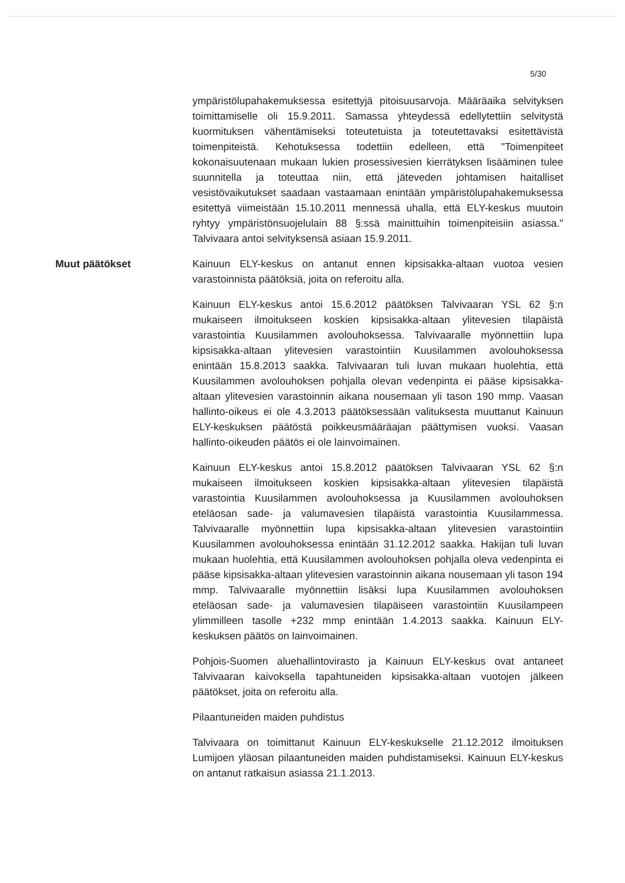5/30
ympäristölupahakemuksessa esitettyjä pitoisuusarvoja. Määräaika selvityksen toimittamiselle oli 15.9.2011. Samassa yhteydessä edellytettiin selvitystä kuormituksen vähentämiseksi toteutetuista ja toteutettavaksi esitettävistä toimenpiteistä. Kehotuksessa todettiin edelleen, että "Toimenpiteet kokonaisuutenaan mukaan lukien prosessivesien kierrätyksen lisääminen tulee suunnitella ja toteuttaa niin, että jäteveden johtamisen haitalliset vesistövaikutukset saadaan vastaamaan enintään ympäristölupahakemuksessa esitettyä viimeistään 15.10.2011 mennessä uhalla, että ELY-keskus muutoin ryhtyy ympäristönsuojelulain 88 §:ssä mainittuihin toimenpiteisiin asiassa." Talvivaara antoi selvityksensä asiaan 15.9.2011.
Muut päätökset Kainuun ELY-keskus on antanut ennen kipsisakka-altaan vuotoa vesien varastoinnista päätöksiä, joita on referoitu alla.
Kainuun ELY-keskus antoi 15.6.2012 päätöksen Talvivaaran YSL 62 §:n mukaiseen ilmoitukseen koskien kipsisakka-altaan ylitevesien tilapäistä varastointia Kuusilammen avolouhoksessa. Talvivaaralle myönnettiin lupa kipsisakka-altaan ylitevesien varastointiin Kuusilammen avolouhoksessa enintään 15.8.2013 saakka. Talvivaaran tuli luvan mukaan huolehtia, että Kuusilammen avolouhoksen pohjalla olevan vedenpinta ei pääse kipsisakka-altaan ylitevesien varastoinnin aikana nousemaan yli tason 190 mmp. Vaasan hallinto-oikeus ei ole 4.3.2013 päätöksessään valituksesta muuttanut Kainuun ELY-keskuksen päätöstä poikkeusmääräajan päättymisen vuoksi. Vaasan hallinto-oikeuden päätös ei ole lainvoimainen.
Kainuun ELY-keskus antoi 15.8.2012 päätöksen Talvivaaran YSL 62 §:n mukaiseen ilmoitukseen koskien kipsisakka-altaan ylitevesien tilapäistä varastointia Kuusilammen avolouhoksessa ja Kuusilammen avolouhoksen eteläosan sade- ja valumavesien tilapäistä varastointia Kuusilammessa. Talvivaaralle myönnettiin lupa kipsisakka-altaan ylitevesien varastointiin Kuusilammen avolouhoksessa enintään 31.12.2012 saakka. Hakijan tuli luvan mukaan huolehtia, että Kuusilammen avolouhoksen pohjalla oleva vedenpinta ei pääse kipsisakka-altaan ylitevesien varastoinnin aikana nousemaan yli tason 194 mmp. Talvivaaralle myönnettiin lisäksi lupa Kuusilammen avolouhoksen eteläosan sade- ja valumavesien tilapäiseen varastointiin Kuusilampeen ylimmilleen tasolle +232 mmp enintään 1.4.2013 saakka. Kainuun ELY-keskuksen päätös on lainvoimainen.
Pohjois-Suomen aluehallintovirasto ja Kainuun ELY-keskus ovat antaneet Talvivaaran kaivoksella tapahtuneiden kipsisakka-altaan vuotojen jälkeen päätökset, joita on referoitu alla.
Pilaantuneiden maiden puhdistus
Talvivaara on toimittanut Kainuun ELY-keskukselle 21.12.2012 ilmoituksen Lumijoen yläosan pilaantuneiden maiden puhdistamiseksi. Kainuun ELY-keskus on antanut ratkaisun asiassa 21.1.2013.